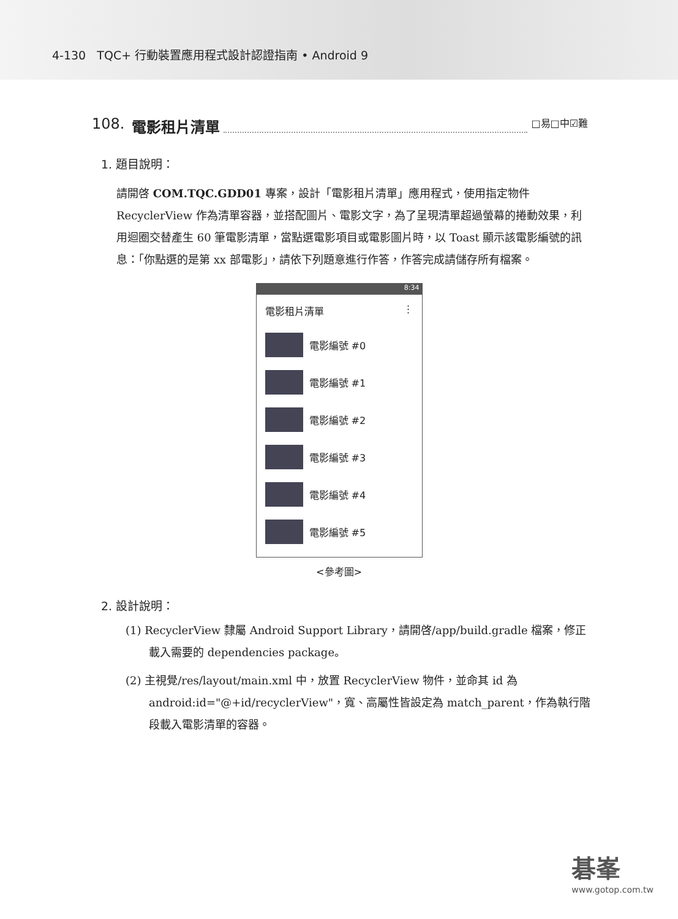4-130 TQC+ 行動裝置應用程式設計認證指南 • Android 9
108. 電影租片清單 □易□中☑難
1. 題目說明：
請開啓 COM.TQC.GDD01 專案，設計「電影租片清單」應用程式，使用指定物件 RecyclerView 作為清單容器，並搭配圖片、電影文字，為了呈現清單超過螢幕的捲動效果，利用迴圈交替產生 60 筆電影清單，當點選電影項目或電影圖片時，以 Toast 顯示該電影編號的訊息：「你點選的是第 xx 部電影」，請依下列題意進行作答，作答完成請儲存所有檔案。
8:34
電影租片清單 ⋮
電影編號 #0
電影編號 #1
電影編號 #2
電影編號 #3
電影編號 #4
電影編號 #5
<參考圖>
2. 設計說明：
(1) RecyclerView 隸屬 Android Support Library，請開啓/app/build.gradle 檔案，修正載入需要的 dependencies package。
(2) 主視覺/res/layout/main.xml 中，放置 RecyclerView 物件，並命其 id 為 android:id="@+id/recyclerView"，寬、高屬性皆設定為 match_parent，作為執行階段載入電影清單的容器。
碁峯
www.gotop.com.tw